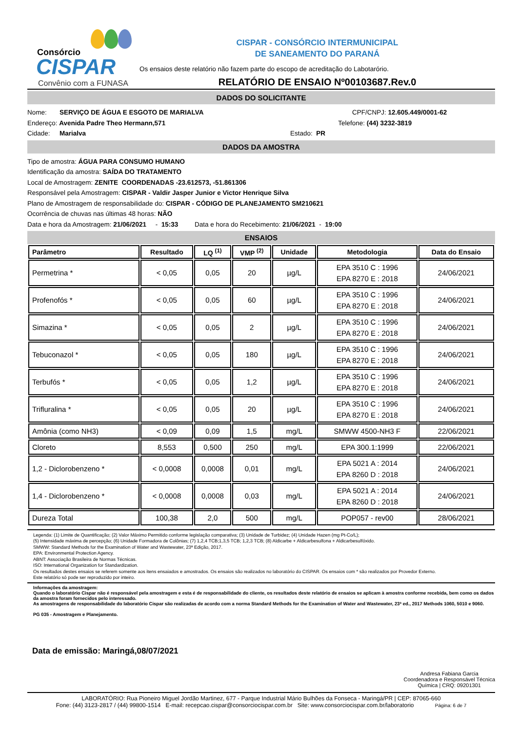Consórcio
CISPAR
Convênio com a FUNASA
CISPAR - CONSÓRCIO INTERMUNICIPAL
DE SANEAMENTO DO PARANÁ
Os ensaios deste relatório não fazem parte do escopo de acreditação do Labotarório.
RELATÓRIO DE ENSAIO Nº00103687.Rev.0
DADOS DO SOLICITANTE
Nome: SERVIÇO DE ÁGUA E ESGOTO DE MARIALVA CPF/CNPJ: 12.605.449/0001-62
Endereço: Avenida Padre Theo Hermann,571 Telefone: (44) 3232-3819
Cidade: Marialva Estado: PR
DADOS DA AMOSTRA
Tipo de amostra: ÁGUA PARA CONSUMO HUMANO
Identificação da amostra: SAÍDA DO TRATAMENTO
Local de Amostragem: ZENITE COORDENADAS -23.612573, -51.861306
Responsável pela Amostragem: CISPAR - Valdir Jasper Junior e Victor Henrique Silva
Plano de Amostragem de responsabilidade do: CISPAR - CÓDIGO DE PLANEJAMENTO SM210621
Ocorrência de chuvas nas últimas 48 horas: NÃO
Data e hora da Amostragem: 21/06/2021 - 15:33 Data e hora do Recebimento: 21/06/2021 - 19:00
ENSAIOS
| Parâmetro | Resultado | LQ <sup>(1)</sup> | VMP <sup>(2)</sup> | Unidade | Metodologia | Data do Ensaio |
| --- | --- | --- | --- | --- | --- | --- |
| Permetrina * | < 0,05 | 0,05 | 20 | µg/L | EPA 3510 C : 1996 EPA 8270 E : 2018 | 24/06/2021 |
| Profenofós * | < 0,05 | 0,05 | 60 | µg/L | EPA 3510 C : 1996 EPA 8270 E : 2018 | 24/06/2021 |
| Simazina * | < 0,05 | 0,05 | 2 | µg/L | EPA 3510 C : 1996 EPA 8270 E : 2018 | 24/06/2021 |
| Tebuconazol * | < 0,05 | 0,05 | 180 | µg/L | EPA 3510 C : 1996 EPA 8270 E : 2018 | 24/06/2021 |
| Terbufós * | < 0,05 | 0,05 | 1,2 | µg/L | EPA 3510 C : 1996 EPA 8270 E : 2018 | 24/06/2021 |
| Trifluralina * | < 0,05 | 0,05 | 20 | µg/L | EPA 3510 C : 1996 EPA 8270 E : 2018 | 24/06/2021 |
| Amônia (como NH3) | < 0,09 | 0,09 | 1,5 | mg/L | SMWW 4500-NH3 F | 22/06/2021 |
| Cloreto | 8,553 | 0,500 | 250 | mg/L | EPA 300.1:1999 | 22/06/2021 |
| 1,2 - Diclorobenzeno * | < 0,0008 | 0,0008 | 0,01 | mg/L | EPA 5021 A : 2014 EPA 8260 D : 2018 | 24/06/2021 |
| 1,4 - Diclorobenzeno * | < 0,0008 | 0,0008 | 0,03 | mg/L | EPA 5021 A : 2014 EPA 8260 D : 2018 | 24/06/2021 |
| Dureza Total | 100,38 | 2,0 | 500 | mg/L | POP057 - rev00 | 28/06/2021 |
Legenda: (1) Limite de Quantificação; (2) Valor Máximo Permitido conforme legislação comparativa; (3) Unidade de Turbidez; (4) Unidade Hazen (mg Pt-Co/L);
(5) Intensidade máxima de percepção; (6) Unidade Formadora de Colônias; (7) 1,2,4 TCB;1,3,5 TCB; 1,2,3 TCB; (8) Aldicarbe + Aldicarbesulfona + Aldicarbesulfóxido.
SMWW: Standard Methods for the Examination of Water and Wastewater, 23ª Edição, 2017.
EPA: Environmental Protection Agency.
ABNT: Associação Brasileira de Normas Técnicas.
ISO: International Organization for Standardization.
Os resultados destes ensaios se referem somente aos itens ensaiados e amostrados. Os ensaios são realizados no laboratório do CISPAR. Os ensaios com * são realizados por Provedor Externo.
Este relatório só pode ser reproduzido por inteiro.
Informações da amostragem:
Quando o laboratório Cispar não é responsável pela amostragem e esta é de responsabilidade do cliente, os resultados deste relatório de ensaios se aplicam à amostra conforme recebida, bem como os dados da amostra foram fornecidos pelo interessado.
As amostragens de responsabilidade do laboratório Cispar são realizadas de acordo com a norma Standard Methods for the Examination of Water and Wastewater, 23ª ed., 2017 Methods 1060, 5010 e 9060.
PG 035 - Amostragem e Planejamento.
Data de emissão: Maringá,08/07/2021
Andresa Fabiana Garcia
Coordenadora e Responsável Técnica
Química | CRQ: 09201301
LABORATÓRIO: Rua Pioneiro Miguel Jordão Martinez, 677 - Parque Industrial Mário Bulhões da Fonseca - Maringá/PR | CEP: 87065-660
Fone: (44) 3123-2817 / (44) 99800-1514 E-mail: recepcao.cispar@consorciocispar.com.br Site: www.consorciocispar.com.br/laboratorio Página: 6 de 7